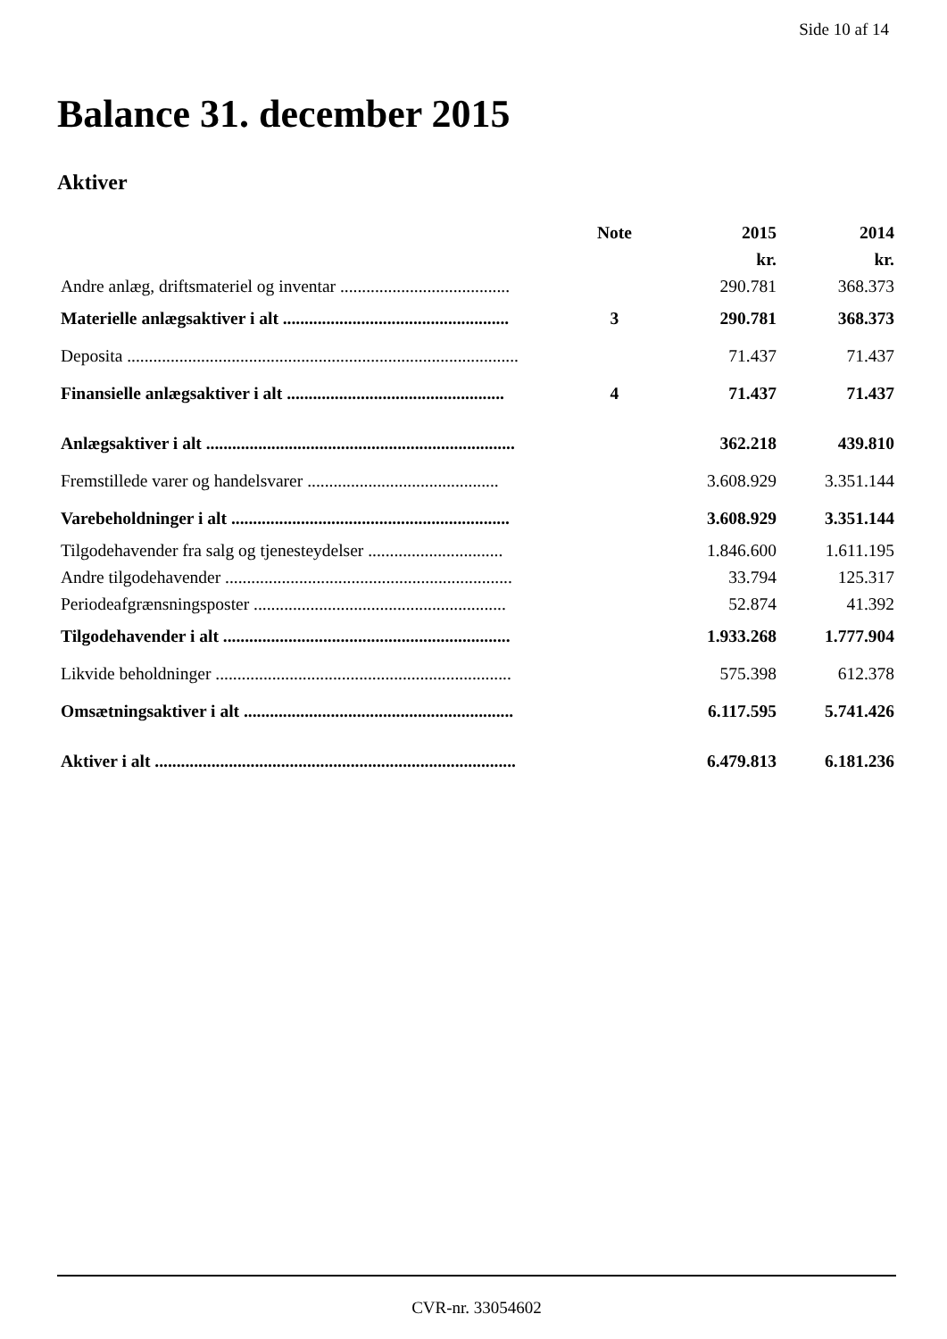Side 10 af 14
Balance 31. december 2015
Aktiver
| | Note | 2015 | 2014 |
| --- | --- | --- | --- |
| | | kr. | kr. |
| Andre anlæg, driftsmateriel og inventar ....................................... | | 290.781 | 368.373 |
| Materielle anlægsaktiver i alt .................................................... | 3 | 290.781 | 368.373 |
| Deposita .......................................................................................... | | 71.437 | 71.437 |
| Finansielle anlægsaktiver i alt .................................................. | 4 | 71.437 | 71.437 |
| Anlægsaktiver i alt ....................................................................... | | 362.218 | 439.810 |
| Fremstillede varer og handelsvarer ............................................ | | 3.608.929 | 3.351.144 |
| Varebeholdninger i alt ................................................................ | | 3.608.929 | 3.351.144 |
| Tilgodehavender fra salg og tjenesteydelser ............................... | | 1.846.600 | 1.611.195 |
| Andre tilgodehavender .................................................................. | | 33.794 | 125.317 |
| Periodeafgrænsningsposter .......................................................... | | 52.874 | 41.392 |
| Tilgodehavender i alt .................................................................. | | 1.933.268 | 1.777.904 |
| Likvide beholdninger .................................................................... | | 575.398 | 612.378 |
| Omsætningsaktiver i alt .............................................................. | | 6.117.595 | 5.741.426 |
| Aktiver i alt ................................................................................... | | 6.479.813 | 6.181.236 |
CVR-nr. 33054602